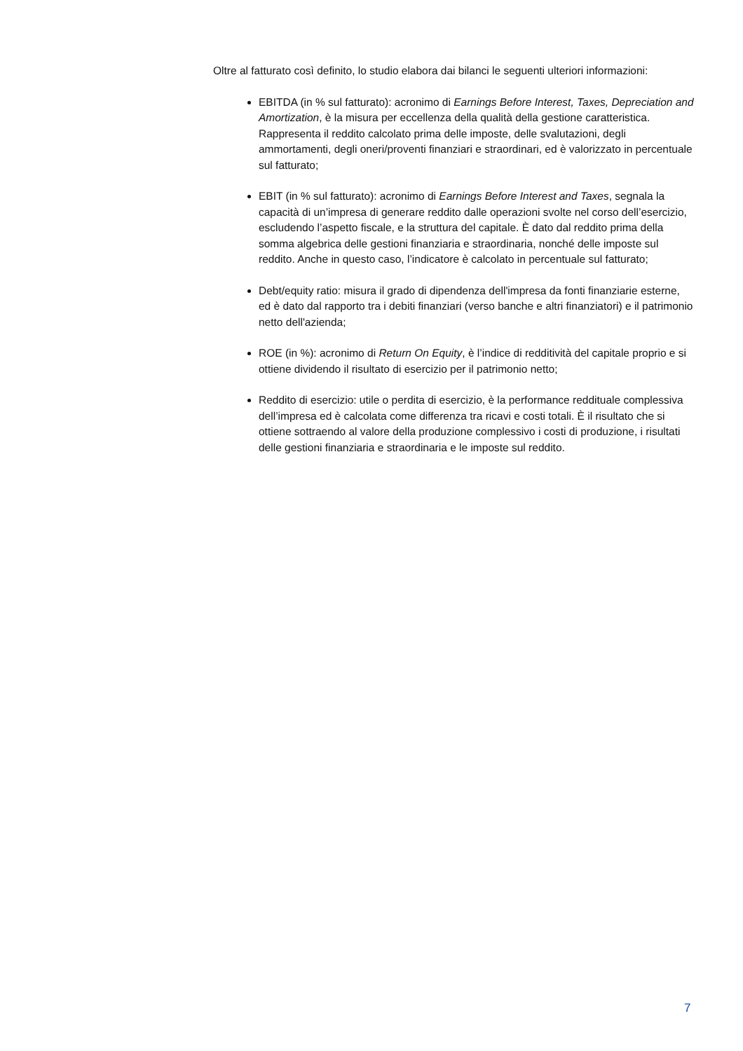Oltre al fatturato così definito, lo studio elabora dai bilanci le seguenti ulteriori informazioni:
EBITDA (in % sul fatturato): acronimo di Earnings Before Interest, Taxes, Depreciation and Amortization, è la misura per eccellenza della qualità della gestione caratteristica. Rappresenta il reddito calcolato prima delle imposte, delle svalutazioni, degli ammortamenti, degli oneri/proventi finanziari e straordinari, ed è valorizzato in percentuale sul fatturato;
EBIT (in % sul fatturato): acronimo di Earnings Before Interest and Taxes, segnala la capacità di un’impresa di generare reddito dalle operazioni svolte nel corso dell’esercizio, escludendo l’aspetto fiscale, e la struttura del capitale. È dato dal reddito prima della somma algebrica delle gestioni finanziaria e straordinaria, nonché delle imposte sul reddito. Anche in questo caso, l’indicatore è calcolato in percentuale sul fatturato;
Debt/equity ratio: misura il grado di dipendenza dell'impresa da fonti finanziarie esterne, ed è dato dal rapporto tra i debiti finanziari (verso banche e altri finanziatori) e il patrimonio netto dell'azienda;
ROE (in %): acronimo di Return On Equity, è l’indice di redditività del capitale proprio e si ottiene dividendo il risultato di esercizio per il patrimonio netto;
Reddito di esercizio: utile o perdita di esercizio, è la performance reddituale complessiva dell’impresa ed è calcolata come differenza tra ricavi e costi totali. È il risultato che si ottiene sottraendo al valore della produzione complessivo i costi di produzione, i risultati delle gestioni finanziaria e straordinaria e le imposte sul reddito.
7